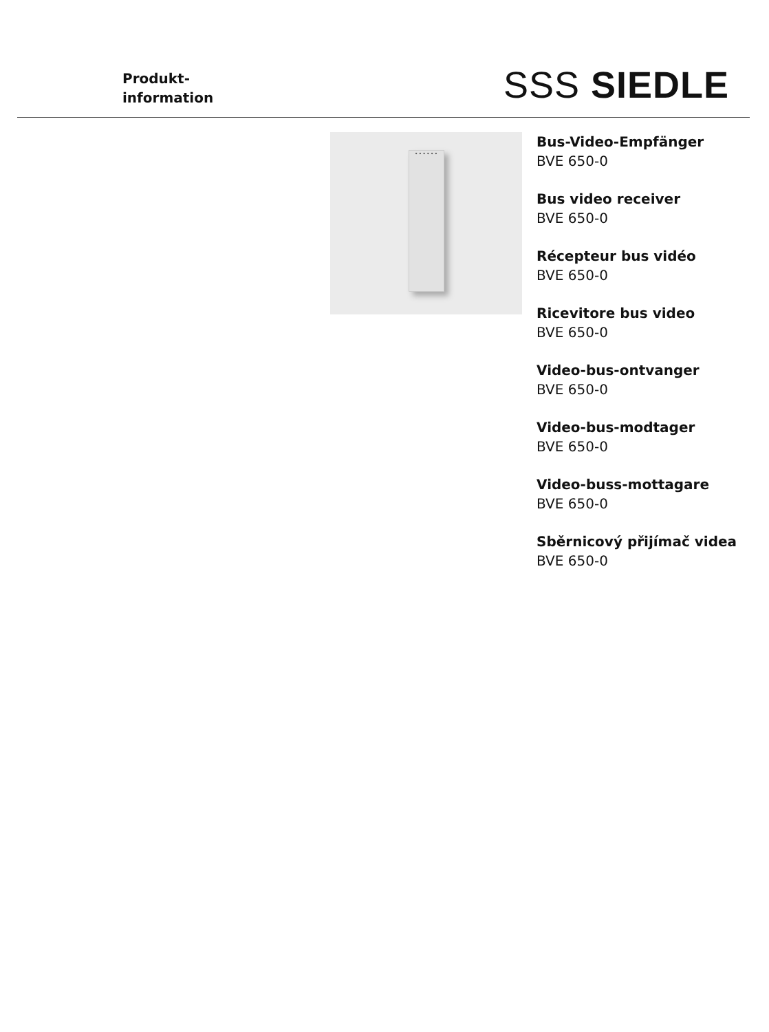Produkt-
information
SSS SIEDLE
••••••
Bus-Video-Empfänger
BVE 650-0
Bus video receiver
BVE 650-0
Récepteur bus vidéo
BVE 650-0
Ricevitore bus video
BVE 650-0
Video-bus-ontvanger
BVE 650-0
Video-bus-modtager
BVE 650-0
Video-buss-mottagare
BVE 650-0
Sběrnicový přijímač videa
BVE 650-0